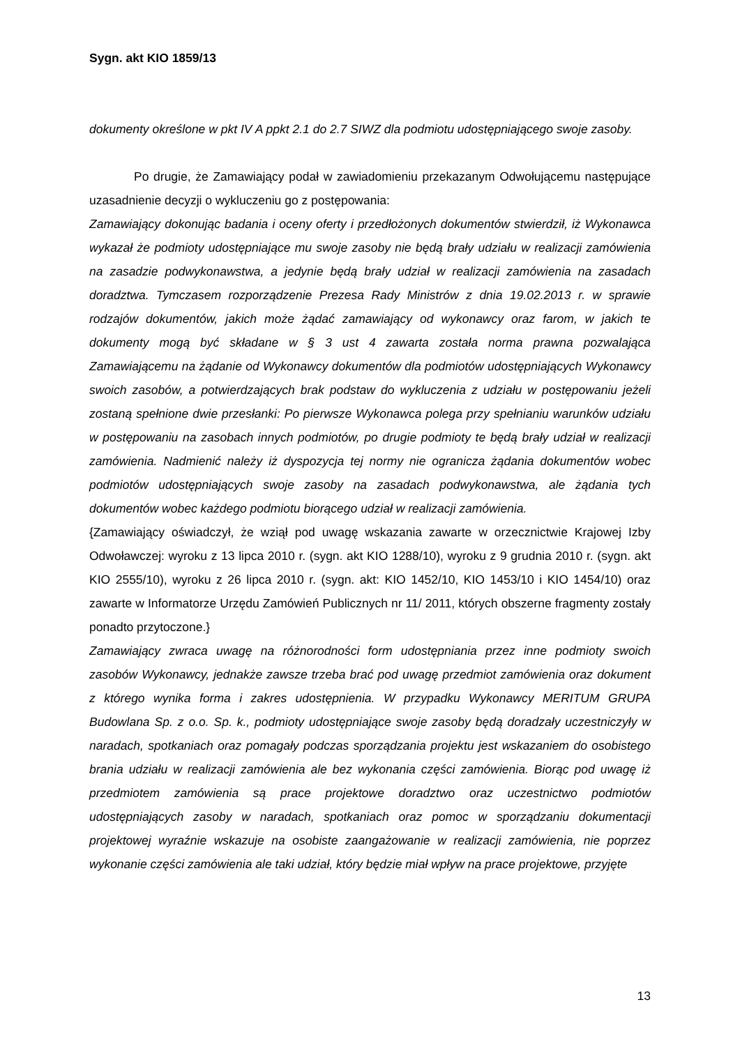Sygn. akt KIO 1859/13
dokumenty określone w pkt IV A ppkt 2.1 do 2.7 SIWZ dla podmiotu udostępniającego swoje zasoby.
Po drugie, że Zamawiający podał w zawiadomieniu przekazanym Odwołującemu następujące uzasadnienie decyzji o wykluczeniu go z postępowania:
Zamawiający dokonując badania i oceny oferty i przedłożonych dokumentów stwierdził, iż Wykonawca wykazał że podmioty udostępniające mu swoje zasoby nie będą brały udziału w realizacji zamówienia na zasadzie podwykonawstwa, a jedynie będą brały udział w realizacji zamówienia na zasadach doradztwa. Tymczasem rozporządzenie Prezesa Rady Ministrów z dnia 19.02.2013 r. w sprawie rodzajów dokumentów, jakich może żądać zamawiający od wykonawcy oraz farom, w jakich te dokumenty mogą być składane w § 3 ust 4 zawarta została norma prawna pozwalająca Zamawiającemu na żądanie od Wykonawcy dokumentów dla podmiotów udostępniających Wykonawcy swoich zasobów, a potwierdzających brak podstaw do wykluczenia z udziału w postępowaniu jeżeli zostaną spełnione dwie przesłanki: Po pierwsze Wykonawca polega przy spełnianiu warunków udziału w postępowaniu na zasobach innych podmiotów, po drugie podmioty te będą brały udział w realizacji zamówienia. Nadmienić należy iż dyspozycja tej normy nie ogranicza żądania dokumentów wobec podmiotów udostępniających swoje zasoby na zasadach podwykonawstwa, ale żądania tych dokumentów wobec każdego podmiotu biorącego udział w realizacji zamówienia.
{Zamawiający oświadczył, że wziął pod uwagę wskazania zawarte w orzecznictwie Krajowej Izby Odwoławczej: wyroku z 13 lipca 2010 r. (sygn. akt KIO 1288/10), wyroku z 9 grudnia 2010 r. (sygn. akt KIO 2555/10), wyroku z 26 lipca 2010 r. (sygn. akt: KIO 1452/10, KIO 1453/10 i KIO 1454/10) oraz zawarte w Informatorze Urzędu Zamówień Publicznych nr 11/ 2011, których obszerne fragmenty zostały ponadto przytoczone.}
Zamawiający zwraca uwagę na różnorodności form udostępniania przez inne podmioty swoich zasobów Wykonawcy, jednakże zawsze trzeba brać pod uwagę przedmiot zamówienia oraz dokument z którego wynika forma i zakres udostępnienia. W przypadku Wykonawcy MERITUM GRUPA Budowlana Sp. z o.o. Sp. k., podmioty udostępniające swoje zasoby będą doradzały uczestniczyły w naradach, spotkaniach oraz pomagały podczas sporządzania projektu jest wskazaniem do osobistego brania udziału w realizacji zamówienia ale bez wykonania części zamówienia. Biorąc pod uwagę iż przedmiotem zamówienia są prace projektowe doradztwo oraz uczestnictwo podmiotów udostępniających zasoby w naradach, spotkaniach oraz pomoc w sporządzaniu dokumentacji projektowej wyraźnie wskazuje na osobiste zaangażowanie w realizacji zamówienia, nie poprzez wykonanie części zamówienia ale taki udział, który będzie miał wpływ na prace projektowe, przyjęte
13